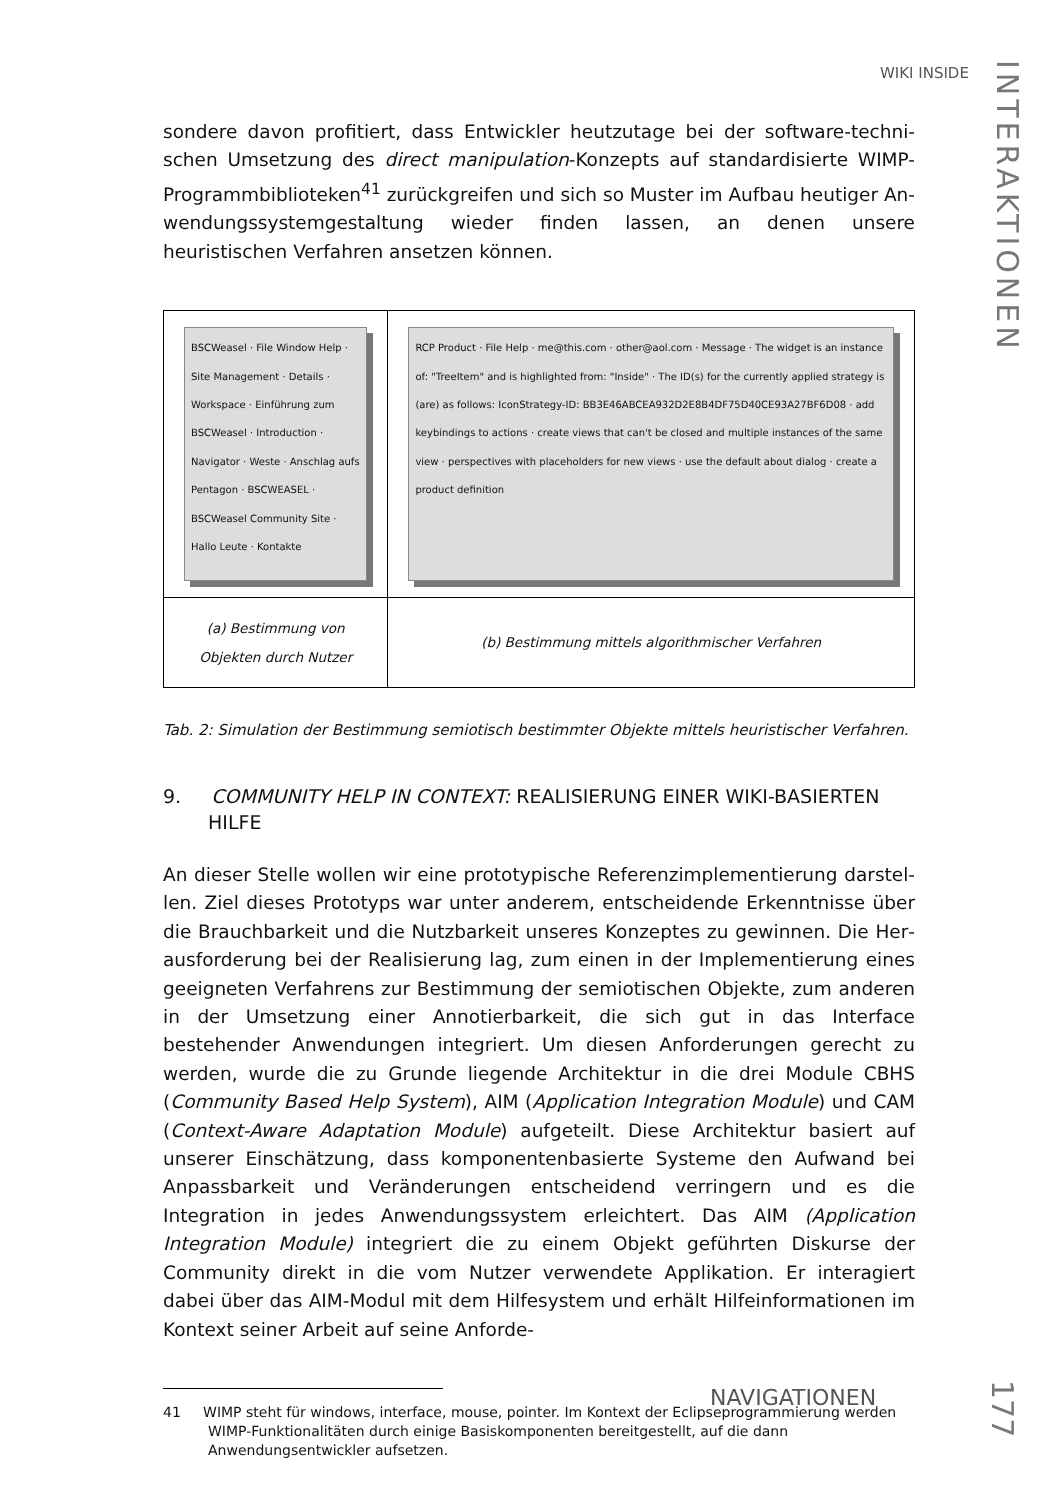WIKI INSIDE
INTERAKTIONEN
sondere davon profitiert, dass Entwickler heutzutage bei der software-techni­schen Umsetzung des direct manipulation-Konzepts auf standardisierte WIMP-Programmbiblioteken<sup>41</sup> zurückgreifen und sich so Muster im Aufbau heutiger An­wendungssystemgestaltung wieder finden lassen, an denen unsere heuristischen Verfahren ansetzen können.
| BSCWeasel · File Window Help · Site Management · Details · Workspace · Einführung zum BSCWeasel · Introduction · Navigator · Weste · Anschlag aufs Pentagon · BSCWEASEL · BSCWeasel Community Site · Hallo Leute · Kontakte | RCP Product · File Help · me@this.com · other@aol.com · Message · The widget is an instance of: "TreeItem" and is highlighted from: "Inside" · The ID(s) for the currently applied strategy is (are) as follows: IconStrategy-ID: BB3E46ABCEA932D2E8B4DF75D40CE93A27BF6D08 · add keybindings to actions · create views that can't be closed and multiple instances of the same view · perspectives with placeholders for new views · use the default about dialog · create a product definition |
| (a) Bestimmung von Objekten durch Nutzer | (b) Bestimmung mittels algorithmischer Verfahren |
Tab. 2: Simulation der Bestimmung semiotisch bestimmter Objekte mittels heuristischer Ver­fahren.
9. COMMUNITY HELP IN CONTEXT: REALISIERUNG EINER WIKI-BASIERTEN HILFE
An dieser Stelle wollen wir eine prototypische Referenzimplementierung darstel­len. Ziel dieses Prototyps war unter anderem, entscheidende Erkenntnisse über die Brauchbarkeit und die Nutzbarkeit unseres Konzeptes zu gewinnen. Die Her­ausforderung bei der Realisierung lag, zum einen in der Implementierung eines geeigneten Verfahrens zur Bestimmung der semiotischen Objekte, zum anderen in der Umsetzung einer Annotierbarkeit, die sich gut in das Interface bestehender Anwendungen integriert. Um diesen Anforderungen gerecht zu werden, wurde die zu Grunde liegende Architektur in die drei Module CBHS (Community Based Help System), AIM (Application Integration Module) und CAM (Context-Aware Adaptation Module) aufgeteilt. Diese Architektur basiert auf unserer Einschätzung, dass komponentenbasierte Systeme den Aufwand bei Anpassbarkeit und Verän­derungen entscheidend verringern und es die Integration in jedes Anwendungs­system erleichtert. Das AIM (Application Integration Module) integriert die zu ei­nem Objekt geführten Diskurse der Community direkt in die vom Nutzer ver­wendete Applikation. Er interagiert dabei über das AIM-Modul mit dem Hilfesys­tem und erhält Hilfeinformationen im Kontext seiner Arbeit auf seine Anforde-
41 WIMP steht für windows, interface, mouse, pointer. Im Kontext der Eclipseprogram­mierung werden WIMP-Funktionalitäten durch einige Basiskomponenten bereitgestellt, auf die dann Anwendungsentwickler aufsetzen.
NAVIGATIONEN
177